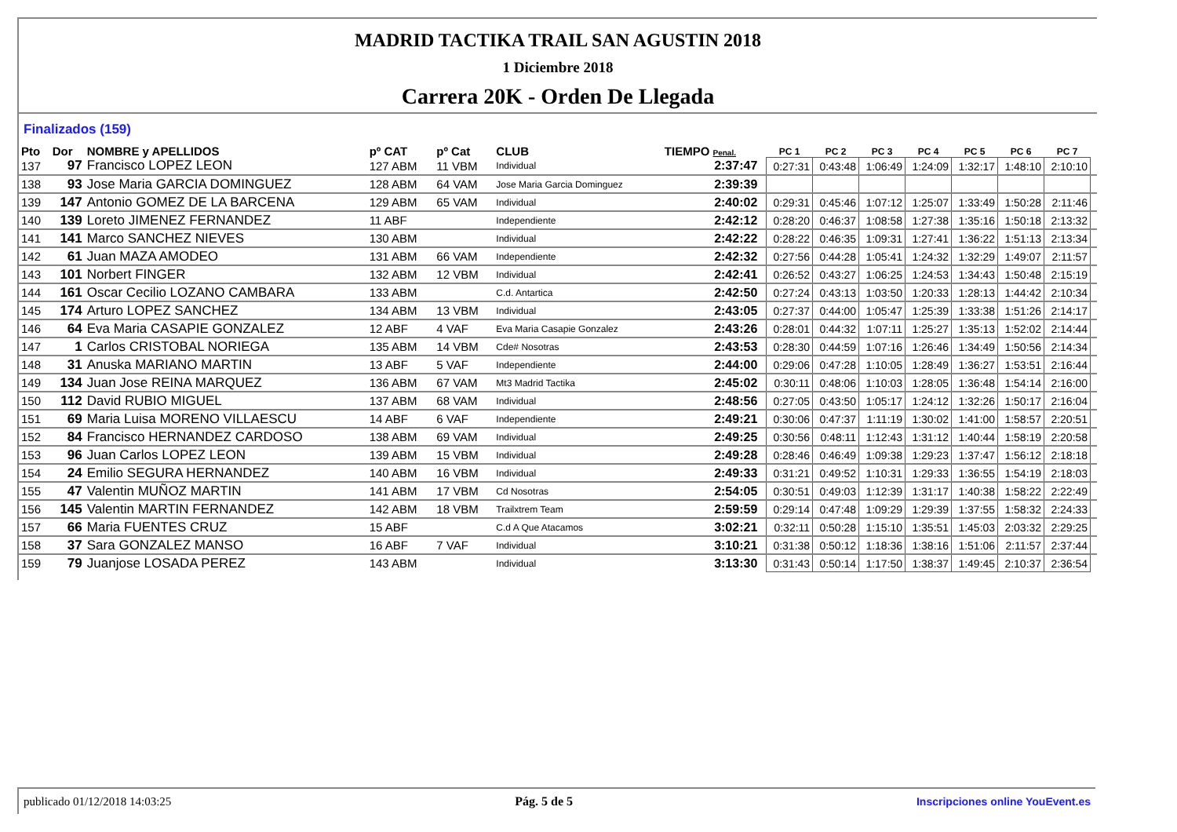MADRID TACTIKA TRAIL SAN AGUSTIN 2018
1 Diciembre 2018
Carrera 20K - Orden De Llegada
Finalizados (159)
| Pto | Dor | NOMBRE y APELLIDOS | pº CAT | pº Cat | CLUB | TIEMPO Penal. | | PC 1 | PC 2 | PC 3 | PC 4 | PC 5 | PC 6 | PC 7 | |
| --- | --- | --- | --- | --- | --- | --- | --- | --- | --- | --- | --- | --- | --- | --- | --- |
| 137 | 97 | Francisco LOPEZ LEON | 127 ABM | 11 VBM | Individual | 2:37:47 | | 0:27:31 | 0:43:48 | 1:06:49 | 1:24:09 | 1:32:17 | 1:48:10 | 2:10:10 | |
| 138 | 93 | Jose Maria GARCIA DOMINGUEZ | 128 ABM | 64 VAM | Jose Maria Garcia Dominguez | 2:39:39 | | | | | | | | | |
| 139 | 147 | Antonio GOMEZ DE LA BARCENA | 129 ABM | 65 VAM | Individual | 2:40:02 | | 0:29:31 | 0:45:46 | 1:07:12 | 1:25:07 | 1:33:49 | 1:50:28 | 2:11:46 | |
| 140 | 139 | Loreto JIMENEZ FERNANDEZ | 11 ABF | | Independiente | 2:42:12 | | 0:28:20 | 0:46:37 | 1:08:58 | 1:27:38 | 1:35:16 | 1:50:18 | 2:13:32 | |
| 141 | 141 | Marco SANCHEZ NIEVES | 130 ABM | | Individual | 2:42:22 | | 0:28:22 | 0:46:35 | 1:09:31 | 1:27:41 | 1:36:22 | 1:51:13 | 2:13:34 | |
| 142 | 61 | Juan MAZA AMODEO | 131 ABM | 66 VAM | Independiente | 2:42:32 | | 0:27:56 | 0:44:28 | 1:05:41 | 1:24:32 | 1:32:29 | 1:49:07 | 2:11:57 | |
| 143 | 101 | Norbert FINGER | 132 ABM | 12 VBM | Individual | 2:42:41 | | 0:26:52 | 0:43:27 | 1:06:25 | 1:24:53 | 1:34:43 | 1:50:48 | 2:15:19 | |
| 144 | 161 | Oscar Cecilio LOZANO CAMBARA | 133 ABM | | C.d. Antartica | 2:42:50 | | 0:27:24 | 0:43:13 | 1:03:50 | 1:20:33 | 1:28:13 | 1:44:42 | 2:10:34 | |
| 145 | 174 | Arturo LOPEZ SANCHEZ | 134 ABM | 13 VBM | Individual | 2:43:05 | | 0:27:37 | 0:44:00 | 1:05:47 | 1:25:39 | 1:33:38 | 1:51:26 | 2:14:17 | |
| 146 | 64 | Eva Maria CASAPIE GONZALEZ | 12 ABF | 4 VAF | Eva Maria Casapie Gonzalez | 2:43:26 | | 0:28:01 | 0:44:32 | 1:07:11 | 1:25:27 | 1:35:13 | 1:52:02 | 2:14:44 | |
| 147 | 1 | Carlos CRISTOBAL NORIEGA | 135 ABM | 14 VBM | Cde# Nosotras | 2:43:53 | | 0:28:30 | 0:44:59 | 1:07:16 | 1:26:46 | 1:34:49 | 1:50:56 | 2:14:34 | |
| 148 | 31 | Anuska MARIANO MARTIN | 13 ABF | 5 VAF | Independiente | 2:44:00 | | 0:29:06 | 0:47:28 | 1:10:05 | 1:28:49 | 1:36:27 | 1:53:51 | 2:16:44 | |
| 149 | 134 | Juan Jose REINA MARQUEZ | 136 ABM | 67 VAM | Mt3 Madrid Tactika | 2:45:02 | | 0:30:11 | 0:48:06 | 1:10:03 | 1:28:05 | 1:36:48 | 1:54:14 | 2:16:00 | |
| 150 | 112 | David RUBIO MIGUEL | 137 ABM | 68 VAM | Individual | 2:48:56 | | 0:27:05 | 0:43:50 | 1:05:17 | 1:24:12 | 1:32:26 | 1:50:17 | 2:16:04 | |
| 151 | 69 | Maria Luisa MORENO VILLAESCU | 14 ABF | 6 VAF | Independiente | 2:49:21 | | 0:30:06 | 0:47:37 | 1:11:19 | 1:30:02 | 1:41:00 | 1:58:57 | 2:20:51 | |
| 152 | 84 | Francisco HERNANDEZ CARDOSO | 138 ABM | 69 VAM | Individual | 2:49:25 | | 0:30:56 | 0:48:11 | 1:12:43 | 1:31:12 | 1:40:44 | 1:58:19 | 2:20:58 | |
| 153 | 96 | Juan Carlos LOPEZ LEON | 139 ABM | 15 VBM | Individual | 2:49:28 | | 0:28:46 | 0:46:49 | 1:09:38 | 1:29:23 | 1:37:47 | 1:56:12 | 2:18:18 | |
| 154 | 24 | Emilio SEGURA HERNANDEZ | 140 ABM | 16 VBM | Individual | 2:49:33 | | 0:31:21 | 0:49:52 | 1:10:31 | 1:29:33 | 1:36:55 | 1:54:19 | 2:18:03 | |
| 155 | 47 | Valentin MUÑOZ MARTIN | 141 ABM | 17 VBM | Cd Nosotras | 2:54:05 | | 0:30:51 | 0:49:03 | 1:12:39 | 1:31:17 | 1:40:38 | 1:58:22 | 2:22:49 | |
| 156 | 145 | Valentin MARTIN FERNANDEZ | 142 ABM | 18 VBM | Trailxtrem Team | 2:59:59 | | 0:29:14 | 0:47:48 | 1:09:29 | 1:29:39 | 1:37:55 | 1:58:32 | 2:24:33 | |
| 157 | 66 | Maria FUENTES CRUZ | 15 ABF | | C.d A Que Atacamos | 3:02:21 | | 0:32:11 | 0:50:28 | 1:15:10 | 1:35:51 | 1:45:03 | 2:03:32 | 2:29:25 | |
| 158 | 37 | Sara GONZALEZ MANSO | 16 ABF | 7 VAF | Individual | 3:10:21 | | 0:31:38 | 0:50:12 | 1:18:36 | 1:38:16 | 1:51:06 | 2:11:57 | 2:37:44 | |
| 159 | 79 | Juanjose LOSADA PEREZ | 143 ABM | | Individual | 3:13:30 | | 0:31:43 | 0:50:14 | 1:17:50 | 1:38:37 | 1:49:45 | 2:10:37 | 2:36:54 | |
publicado 01/12/2018 14:03:25 Pág. 5 de 5 Inscripciones online YouEvent.es